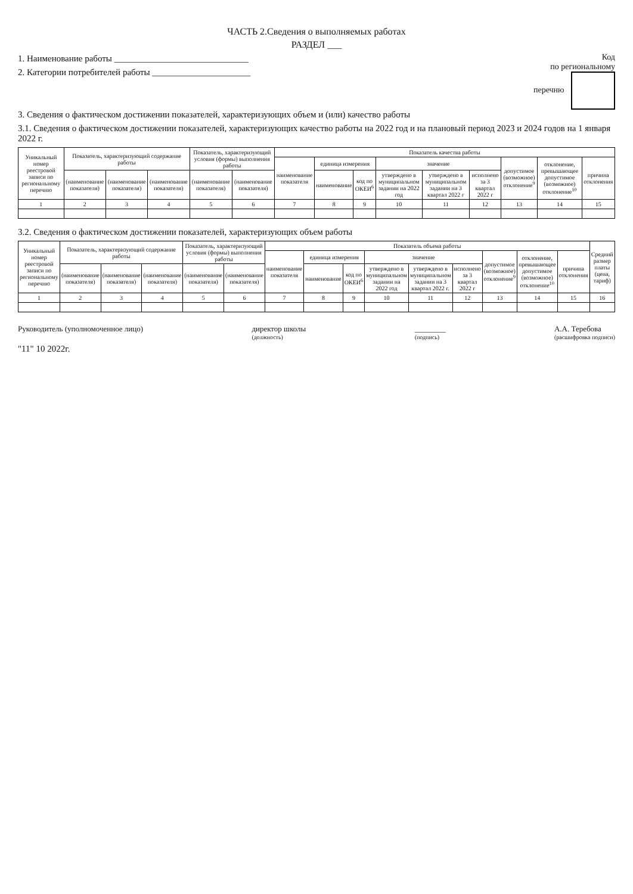ЧАСТЬ 2.Сведения о выполняемых работах
РАЗДЕЛ ___
Код
по региональному
перечню
1. Наименование работы ______________________________
2. Категории потребителей работы ______________________
3. Сведения о фактическом достижении показателей, характеризующих объем и (или) качество работы
3.1. Сведения о фактическом достижении показателей, характеризующих качество работы на 2022 год и на плановый период 2023 и 2024 годов на 1 января 2022 г.
| Уникальный номер реестровой записи по региональному перечню | Показатель, характеризующий содержание работы | | | Показатель, характеризующий условия (формы) выполнения работы | | Показатель качества работы | | | | | | | | |
| --- | --- | --- | --- | --- | --- | --- | --- | --- | --- | --- | --- | --- | --- | --- |
| | | | | | | наименование показателя | единица измерения | | значение | | | допустимое (возможное) отклонение<sup>9</sup> | отклонение, превышающее допустимое (возможное) отклонение<sup>10</sup> | причина отклонения |
| | (наименование показателя) | (наименование показателя) | (наименование показателя) | (наименование показателя) | (наименование показателя) | | наименование | код по ОКЕИ<sup>6</sup> | утверждено в муниципальном задании на 2022 год | утверждено в муниципальном задании на 3 квартал 2022 г | исполнено за 3 квартал 2022 г | | | |
| 1 | 2 | 3 | 4 | 5 | 6 | 7 | 8 | 9 | 10 | 11 | 12 | 13 | 14 | 15 |
3.2. Сведения о фактическом достижении показателей, характеризующих объем работы
| Уникальный номер реестровой записи по региональному перечню | Показатель, характеризующий содержание работы | | | Показатель, характеризующий условия (формы) выполнения работы | | Показатель объема работы | | | | | | | | | Средний размер платы (цена, тариф) |
| --- | --- | --- | --- | --- | --- | --- | --- | --- | --- | --- | --- | --- | --- | --- | --- |
| | | | | | | наименование показателя | единица измерения | | значение | | | допустимое (возможное) отклонение<sup>9</sup> | отклонение, превышающее допустимое (возможное) отклонение<sup>10</sup> | причина отклонения | |
| | (наименование показателя) | (наименование показателя) | (наименование показателя) | (наименование показателя) | (наименование показателя) | | наименование | код по ОКЕИ<sup>6</sup> | утверждено в муниципальном задании на 2022 год | утверждено в муниципальном задании на 3 квартал 2022 г. | исполнено за 3 квартал 2022 г | | | | |
| 1 | 2 | 3 | 4 | 5 | 6 | 7 | 8 | 9 | 10 | 11 | 12 | 13 | 14 | 15 | 16 |
Руководитель (уполномоченное лицо)
директор школы
(должность)
________
(подпись)
А.А. Теребова
(расшифровка подписи)
"11" 10 2022г.